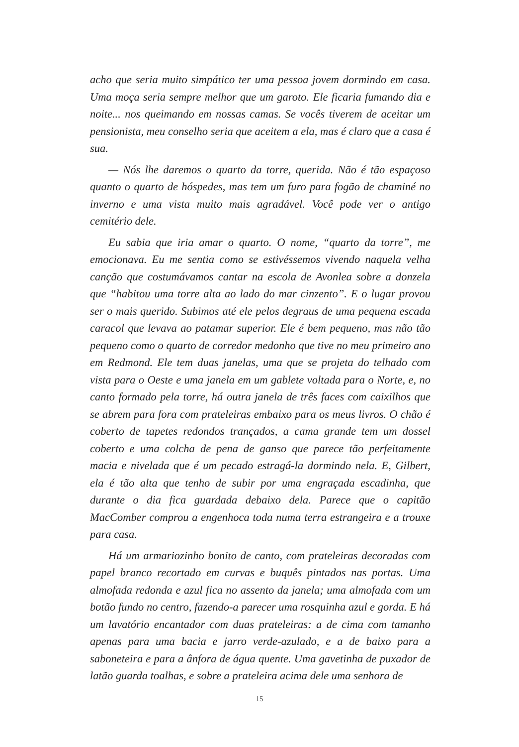acho que seria muito simpático ter uma pessoa jovem dormindo em casa. Uma moça seria sempre melhor que um garoto. Ele ficaria fumando dia e noite... nos queimando em nossas camas. Se vocês tiverem de aceitar um pensionista, meu conselho seria que aceitem a ela, mas é claro que a casa é sua.
— Nós lhe daremos o quarto da torre, querida. Não é tão espaçoso quanto o quarto de hóspedes, mas tem um furo para fogão de chaminé no inverno e uma vista muito mais agradável. Você pode ver o antigo cemitério dele.
Eu sabia que iria amar o quarto. O nome, “quarto da torre”, me emocionava. Eu me sentia como se estivéssemos vivendo naquela velha canção que costumávamos cantar na escola de Avonlea sobre a donzela que “habitou uma torre alta ao lado do mar cinzento”. E o lugar provou ser o mais querido. Subimos até ele pelos degraus de uma pequena escada caracol que levava ao patamar superior. Ele é bem pequeno, mas não tão pequeno como o quarto de corredor medonho que tive no meu primeiro ano em Redmond. Ele tem duas janelas, uma que se projeta do telhado com vista para o Oeste e uma janela em um gablete voltada para o Norte, e, no canto formado pela torre, há outra janela de três faces com caixilhos que se abrem para fora com prateleiras embaixo para os meus livros. O chão é coberto de tapetes redondos trançados, a cama grande tem um dossel coberto e uma colcha de pena de ganso que parece tão perfeitamente macia e nivelada que é um pecado estragá-la dormindo nela. E, Gilbert, ela é tão alta que tenho de subir por uma engraçada escadinha, que durante o dia fica guardada debaixo dela. Parece que o capitão MacComber comprou a engenhoca toda numa terra estrangeira e a trouxe para casa.
Há um armariozinho bonito de canto, com prateleiras decoradas com papel branco recortado em curvas e buquês pintados nas portas. Uma almofada redonda e azul fica no assento da janela; uma almofada com um botão fundo no centro, fazendo-a parecer uma rosquinha azul e gorda. E há um lavatório encantador com duas prateleiras: a de cima com tamanho apenas para uma bacia e jarro verde-azulado, e a de baixo para a saboneteira e para a ânfora de água quente. Uma gavetinha de puxador de latão guarda toalhas, e sobre a prateleira acima dele uma senhora de
15